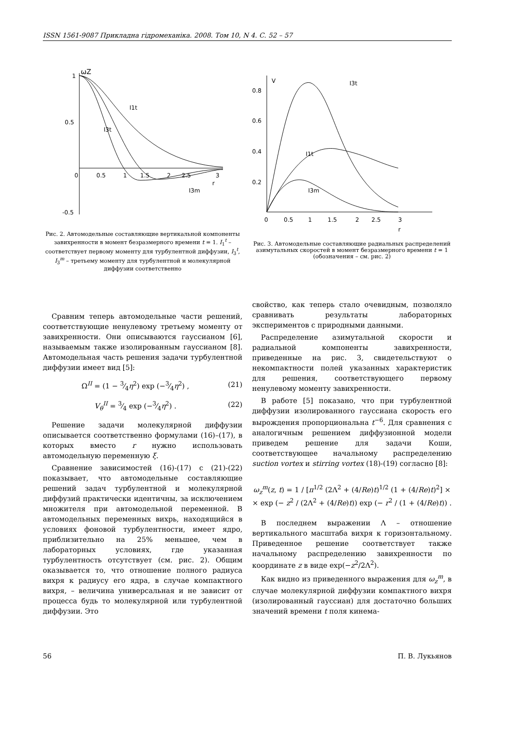ISSN 1561-9087 Прикладна гідромеханіка. 2008. Том 10, N 4. С. 52 – 57
1
0.5
-0.5
ωZ
0
0.5
1
1.5
2
2.5
3
r
I1t
I3t
I3m
Рис. 2. Автомодельные составляющие вертикальной компоненты завихренности в момент безразмерного времени t = 1. I<sub>1</sub><sup>t</sup> – соответствует первому моменту для турбулентной диффузии, I<sub>3</sub><sup>t</sup>, I<sub>3</sub><sup>m</sup> – третьему моменту для турбулентной и молекулярной диффузии соответственно
V
0.8
0.6
0.4
0.2
0
0.5
1
1.5
2
2.5
3
r
I3t
I1t
I3m
Рис. 3. Автомодельные составляющие радиальных распределений азимутальных скоростей в момент безразмерного времени t = 1
(обозначения – см. рис. 2)
Сравним теперь автомодельные части решений, соответствующие ненулевому третьему моменту от завихренности. Они описываются гауссианом [6], называемым также изолированным гауссианом [8]. Автомодельная часть решения задачи турбулентной диффузии имеет вид [5]:
Ω<sup>II</sup> = (1 − 3⁄4η<sup>2</sup>) exp (−3⁄4η<sup>2</sup>) , (21)
V<sub>θ</sub><sup>II</sup> = 3⁄4 exp (−3⁄4η<sup>2</sup>) . (22)
Решение задачи молекулярной диффузии описывается соответственно формулами (16)–(17), в которых вместо r нужно использовать автомодельную переменную ξ.
Сравнение зависимостей (16)-(17) с (21)-(22) показывает, что автомодельные составляющие решений задач турбулентной и молекулярной диффузий практически идентичны, за исключением множителя при автомодельной переменной. В автомодельных переменных вихрь, находящийся в условиях фоновой турбулентности, имеет ядро, приблизительно на 25% меньшее, чем в лабораторных условиях, где указанная турбулентность отсутствует (см. рис. 2). Общим оказывается то, что отношение полного радиуса вихря к радиусу его ядра, в случае компактного вихря, – величина универсальная и не зависит от процесса будь то молекулярной или турбулентной диффузии. Это
свойство, как теперь стало очевидным, позволяло сравнивать результаты лабораторных экспериментов с природными данными.
Распределение азимутальной скорости и радиальной компоненты завихренности, приведенные на рис. 3, свидетельствуют о некомпактности полей указанных характеристик для решения, соответствующего первому ненулевому моменту завихренности.
В работе [5] показано, что при турбулентной диффузии изолированного гауссиана скорость его вырождения пропорциональна t<sup>−6</sup>. Для сравнения с аналогичным решением диффузионной модели приведем решение для задачи Коши, соответствующее начальному распределению suction vortex и stirring vortex (18)-(19) согласно [8]:
ω<sub>z</sub><sup>m</sup>(z, t) = 1 / [π<sup>1/2</sup> (2Λ<sup>2</sup> + (4/Re)t)<sup>1/2</sup> (1 + (4/Re)t)<sup>2</sup>] ×
× exp (− z<sup>2</sup> / (2Λ<sup>2</sup> + (4/Re)t)) exp (− r<sup>2</sup> / (1 + (4/Re)t)) .
В последнем выражении Λ – отношение вертикального масштаба вихря к горизонтальному. Приведенное решение соответствует также начальному распределению завихренности по координате z в виде exp(−z<sup>2</sup>/2Λ<sup>2</sup>).
Как видно из приведенного выражения для ω<sub>z</sub><sup>m</sup>, в случае молекулярной диффузии компактного вихря (изолированный гауссиан) для достаточно больших значений времени t поля кинема-
56 П. В. Лукьянов